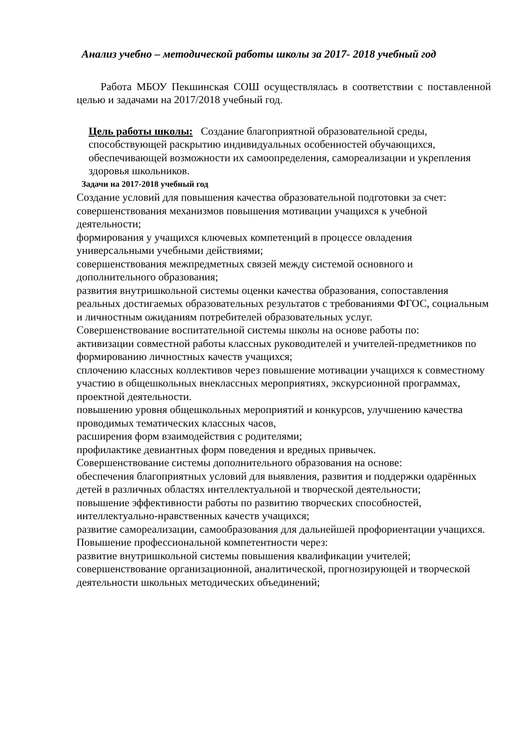Анализ учебно – методической работы школы за 2017- 2018 учебный год
Работа МБОУ Пекшинская СОШ осуществлялась в соответствии с поставленной целью и задачами на 2017/2018 учебный год.
Цель работы школы: Создание благоприятной образовательной среды, способствующей раскрытию индивидуальных особенностей обучающихся, обеспечивающей возможности их самоопределения, самореализации и укрепления здоровья школьников.
Задачи на 2017-2018 учебный год
Создание условий для повышения качества образовательной подготовки за счет:
совершенствования механизмов повышения мотивации учащихся к учебной деятельности;
формирования у учащихся ключевых компетенций в процессе овладения универсальными учебными действиями;
совершенствования межпредметных связей между системой основного и дополнительного образования;
развития внутришкольной системы оценки качества образования, сопоставления реальных достигаемых образовательных результатов с требованиями ФГОС, социальным и личностным ожиданиям потребителей образовательных услуг.
Совершенствование воспитательной системы школы на основе работы по:
активизации совместной работы классных руководителей и учителей-предметников по формированию личностных качеств учащихся;
сплочению классных коллективов через повышение мотивации учащихся к совместному участию в общешкольных внеклассных мероприятиях, экскурсионной программах, проектной деятельности.
повышению уровня общешкольных мероприятий и конкурсов, улучшению качества проводимых тематических классных часов,
расширения форм взаимодействия с родителями;
профилактике девиантных форм поведения и вредных привычек.
Совершенствование системы дополнительного образования на основе:
обеспечения благоприятных условий для выявления, развития и поддержки одарённых детей в различных областях интеллектуальной и творческой деятельности;
повышение эффективности работы по развитию творческих способностей, интеллектуально-нравственных качеств учащихся;
развитие самореализации, самообразования для дальнейшей профориентации учащихся.
Повышение профессиональной компетентности через:
развитие внутришкольной системы повышения квалификации учителей;
совершенствование организационной, аналитической, прогнозирующей и творческой деятельности школьных методических объединений;